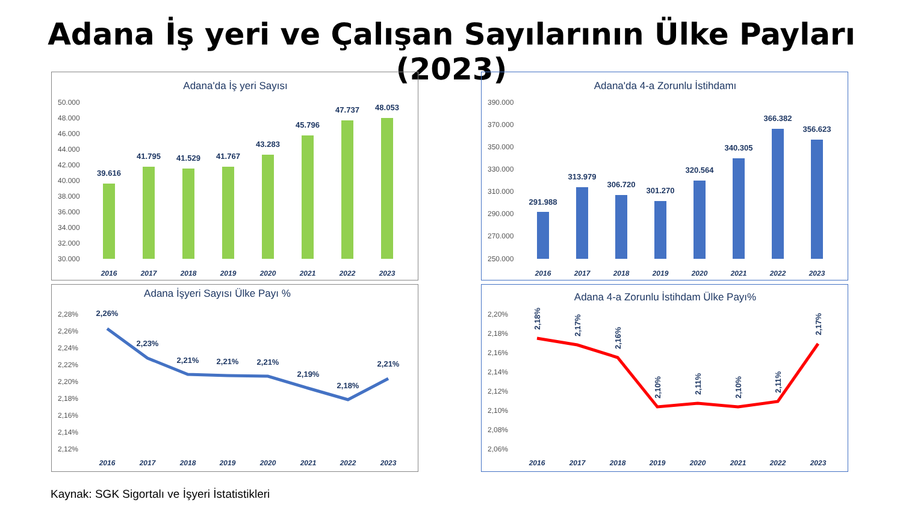Adana İş yeri ve Çalışan Sayılarının Ülke Payları (2023)
Adana'da İş yeri Sayısı
50.000
48.000
46.000
44.000
42.000
40.000
38.000
36.000
34.000
32.000
30.000
39.616
41.795
41.529
41.767
43.283
45.796
47.737
48.053
2016
2017
2018
2019
2020
2021
2022
2023
Adana'da 4-a Zorunlu İstihdamı
390.000
370.000
350.000
330.000
310.000
290.000
270.000
250.000
291.988
313.979
306.720
301.270
320.564
340.305
366.382
356.623
2016
2017
2018
2019
2020
2021
2022
2023
Adana İşyeri Sayısı Ülke Payı %
2,28%
2,26%
2,24%
2,22%
2,20%
2,18%
2,16%
2,14%
2,12%
2,26%
2,23%
2,21%
2,21%
2,21%
2,19%
2,18%
2,21%
2016
2017
2018
2019
2020
2021
2022
2023
Adana 4-a Zorunlu İstihdam Ülke Payı%
2,20%
2,18%
2,16%
2,14%
2,12%
2,10%
2,08%
2,06%
2,18%
2,17%
2,16%
2,10%
2,11%
2,10%
2,11%
2,17%
2016
2017
2018
2019
2020
2021
2022
2023
Kaynak: SGK Sigortalı ve İşyeri İstatistikleri